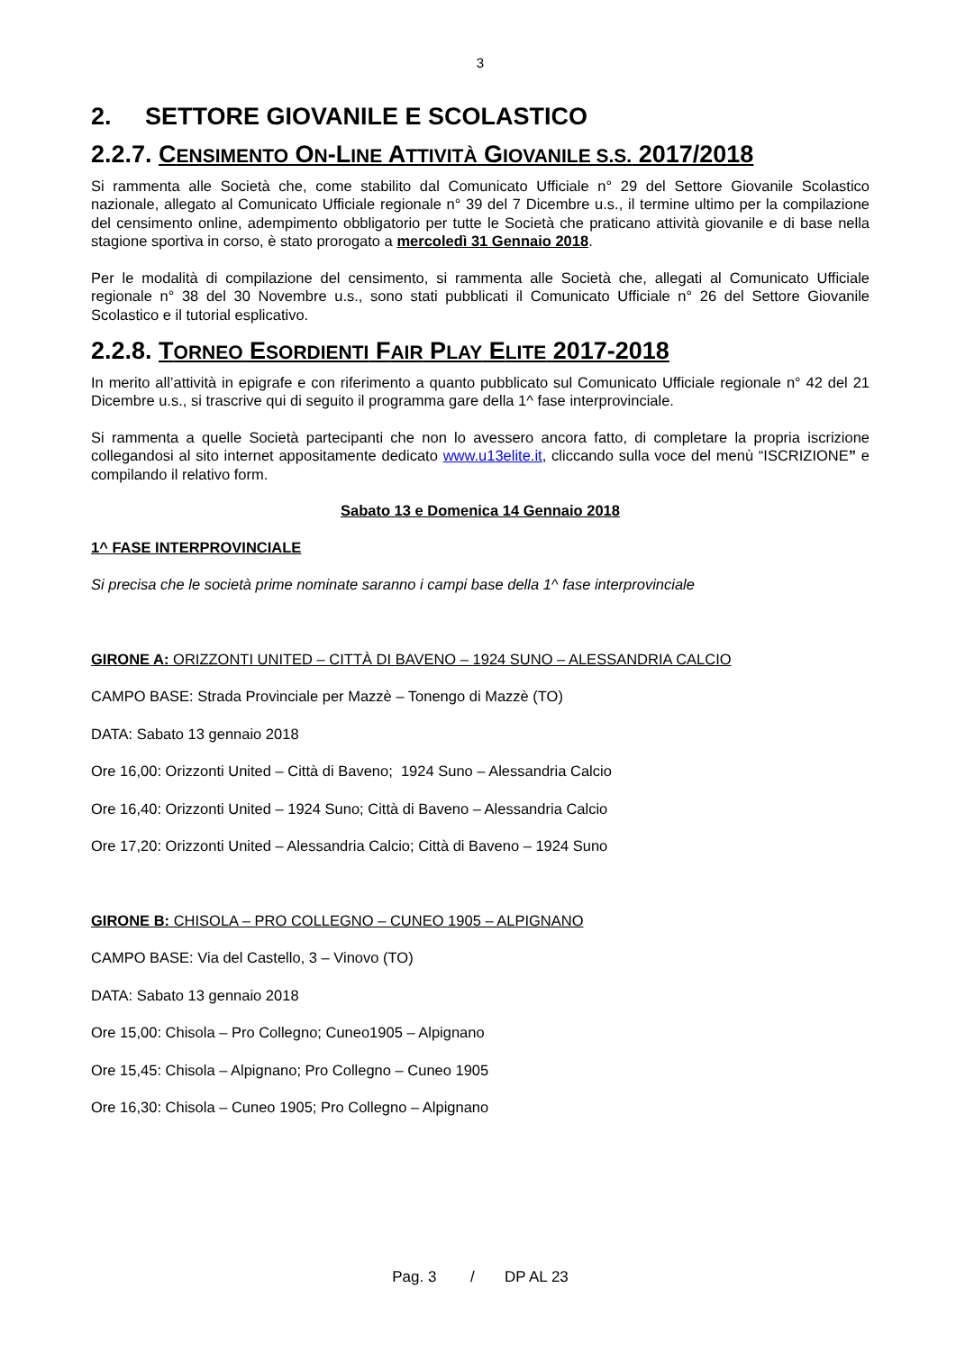3
2. SETTORE GIOVANILE E SCOLASTICO
2.2.7. CENSIMENTO ON-LINE ATTIVITÀ GIOVANILE S.S. 2017/2018
Si rammenta alle Società che, come stabilito dal Comunicato Ufficiale n° 29 del Settore Giovanile Scolastico nazionale, allegato al Comunicato Ufficiale regionale n° 39 del 7 Dicembre u.s., il termine ultimo per la compilazione del censimento online, adempimento obbligatorio per tutte le Società che praticano attività giovanile e di base nella stagione sportiva in corso, è stato prorogato a mercoledì 31 Gennaio 2018.
Per le modalità di compilazione del censimento, si rammenta alle Società che, allegati al Comunicato Ufficiale regionale n° 38 del 30 Novembre u.s., sono stati pubblicati il Comunicato Ufficiale n° 26 del Settore Giovanile Scolastico e il tutorial esplicativo.
2.2.8. TORNEO ESORDIENTI FAIR PLAY ELITE 2017-2018
In merito all’attività in epigrafe e con riferimento a quanto pubblicato sul Comunicato Ufficiale regionale n° 42 del 21 Dicembre u.s., si trascrive qui di seguito il programma gare della 1^ fase interprovinciale.
Si rammenta a quelle Società partecipanti che non lo avessero ancora fatto, di completare la propria iscrizione collegandosi al sito internet appositamente dedicato www.u13elite.it, cliccando sulla voce del menù “ISCRIZIONE” e compilando il relativo form.
Sabato 13 e Domenica 14 Gennaio 2018
1^ FASE INTERPROVINCIALE
Si precisa che le società prime nominate saranno i campi base della 1^ fase interprovinciale
GIRONE A: ORIZZONTI UNITED – CITTÀ DI BAVENO – 1924 SUNO – ALESSANDRIA CALCIO
CAMPO BASE: Strada Provinciale per Mazzè – Tonengo di Mazzè (TO)
DATA: Sabato 13 gennaio 2018
Ore 16,00: Orizzonti United – Città di Baveno; 1924 Suno – Alessandria Calcio
Ore 16,40: Orizzonti United – 1924 Suno; Città di Baveno – Alessandria Calcio
Ore 17,20: Orizzonti United – Alessandria Calcio; Città di Baveno – 1924 Suno
GIRONE B: CHISOLA – PRO COLLEGNO – CUNEO 1905 – ALPIGNANO
CAMPO BASE: Via del Castello, 3 – Vinovo (TO)
DATA: Sabato 13 gennaio 2018
Ore 15,00: Chisola – Pro Collegno; Cuneo1905 – Alpignano
Ore 15,45: Chisola – Alpignano; Pro Collegno – Cuneo 1905
Ore 16,30: Chisola – Cuneo 1905; Pro Collegno – Alpignano
Pag. 3 / DP AL 23